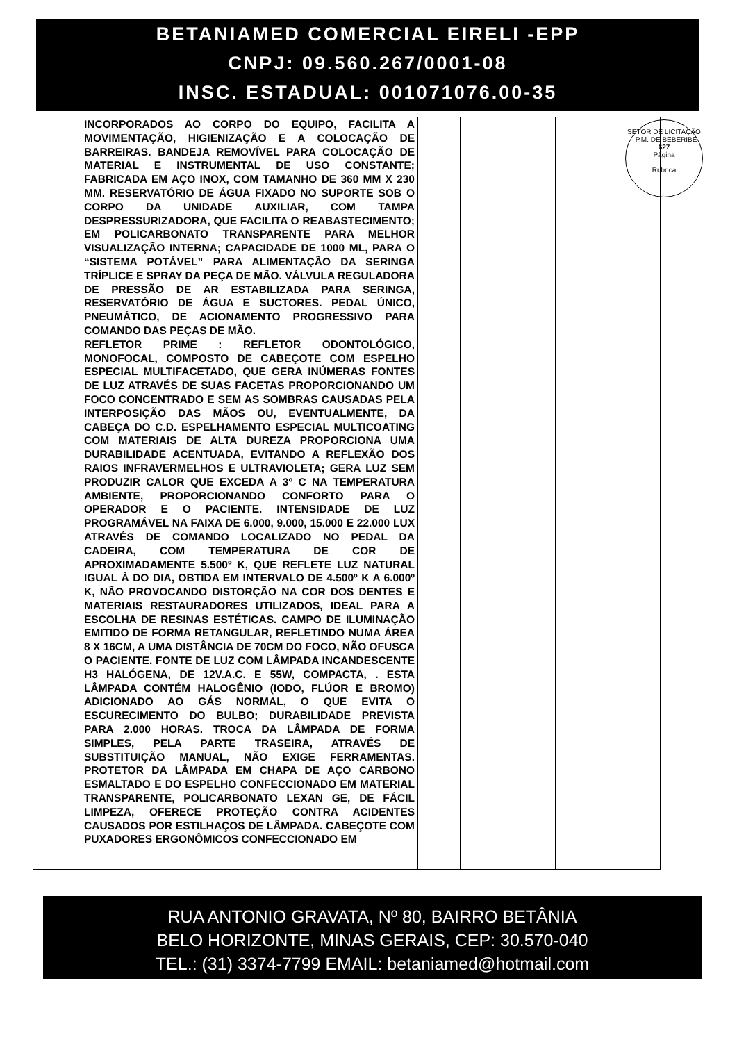BETANIAMED COMERCIAL EIRELI -EPP
CNPJ: 09.560.267/0001-08
INSC. ESTADUAL: 001071076.00-35
| | INCORPORADOS AO CORPO DO EQUIPO, FACILITA A MOVIMENTAÇÃO, HIGIENIZAÇÃO E A COLOCAÇÃO DE BARREIRAS. BANDEJA REMOVÍVEL PARA COLOCAÇÃO DE MATERIAL E INSTRUMENTAL DE USO CONSTANTE; FABRICADA EM AÇO INOX, COM TAMANHO DE 360 MM X 230 MM. RESERVATÓRIO DE ÁGUA FIXADO NO SUPORTE SOB O CORPO DA UNIDADE AUXILIAR, COM TAMPA DESPRESSURIZADORA, QUE FACILITA O REABASTECIMENTO; EM POLICARBONATO TRANSPARENTE PARA MELHOR VISUALIZAÇÃO INTERNA; CAPACIDADE DE 1000 ML, PARA O “SISTEMA POTÁVEL” PARA ALIMENTAÇÃO DA SERINGA TRÍPLICE E SPRAY DA PEÇA DE MÃO. VÁLVULA REGULADORA DE PRESSÃO DE AR ESTABILIZADA PARA SERINGA, RESERVATÓRIO DE ÁGUA E SUCTORES. PEDAL ÚNICO, PNEUMÁTICO, DE ACIONAMENTO PROGRESSIVO PARA COMANDO DAS PEÇAS DE MÃO. REFLETOR PRIME : REFLETOR ODONTOLÓGICO, MONOFOCAL, COMPOSTO DE CABEÇOTE COM ESPELHO ESPECIAL MULTIFACETADO, QUE GERA INÚMERAS FONTES DE LUZ ATRAVÉS DE SUAS FACETAS PROPORCIONANDO UM FOCO CONCENTRADO E SEM AS SOMBRAS CAUSADAS PELA INTERPOSIÇÃO DAS MÃOS OU, EVENTUALMENTE, DA CABEÇA DO C.D. ESPELHAMENTO ESPECIAL MULTICOATING COM MATERIAIS DE ALTA DUREZA PROPORCIONA UMA DURABILIDADE ACENTUADA, EVITANDO A REFLEXÃO DOS RAIOS INFRAVERMELHOS E ULTRAVIOLETA; GERA LUZ SEM PRODUZIR CALOR QUE EXCEDA A 3º C NA TEMPERATURA AMBIENTE, PROPORCIONANDO CONFORTO PARA O OPERADOR E O PACIENTE. INTENSIDADE DE LUZ PROGRAMÁVEL NA FAIXA DE 6.000, 9.000, 15.000 E 22.000 LUX ATRAVÉS DE COMANDO LOCALIZADO NO PEDAL DA CADEIRA, COM TEMPERATURA DE COR DE APROXIMADAMENTE 5.500º K, QUE REFLETE LUZ NATURAL IGUAL À DO DIA, OBTIDA EM INTERVALO DE 4.500º K A 6.000º K, NÃO PROVOCANDO DISTORÇÃO NA COR DOS DENTES E MATERIAIS RESTAURADORES UTILIZADOS, IDEAL PARA A ESCOLHA DE RESINAS ESTÉTICAS. CAMPO DE ILUMINAÇÃO EMITIDO DE FORMA RETANGULAR, REFLETINDO NUMA ÁREA 8 X 16CM, A UMA DISTÂNCIA DE 70CM DO FOCO, NÃO OFUSCA O PACIENTE. FONTE DE LUZ COM LÂMPADA INCANDESCENTE H3 HALÓGENA, DE 12V.A.C. E 55W, COMPACTA, . ESTA LÂMPADA CONTÉM HALOGÊNIO (IODO, FLÚOR E BROMO) ADICIONADO AO GÁS NORMAL, O QUE EVITA O ESCURECIMENTO DO BULBO; DURABILIDADE PREVISTA PARA 2.000 HORAS. TROCA DA LÂMPADA DE FORMA SIMPLES, PELA PARTE TRASEIRA, ATRAVÉS DE SUBSTITUIÇÃO MANUAL, NÃO EXIGE FERRAMENTAS. PROTETOR DA LÂMPADA EM CHAPA DE AÇO CARBONO ESMALTADO E DO ESPELHO CONFECCIONADO EM MATERIAL TRANSPARENTE, POLICARBONATO LEXAN GE, DE FÁCIL LIMPEZA, OFERECE PROTEÇÃO CONTRA ACIDENTES CAUSADOS POR ESTILHAÇOS DE LÂMPADA. CABEÇOTE COM PUXADORES ERGONÔMICOS CONFECCIONADO EM | | | |
SETOR DE LICITAÇÃO - P.M. DE BEBERIBE
627
Página
Rubrica
RUA ANTONIO GRAVATA, Nº 80, BAIRRO BETÂNIA
BELO HORIZONTE, MINAS GERAIS, CEP: 30.570-040
TEL.: (31) 3374-7799 EMAIL: betaniamed@hotmail.com